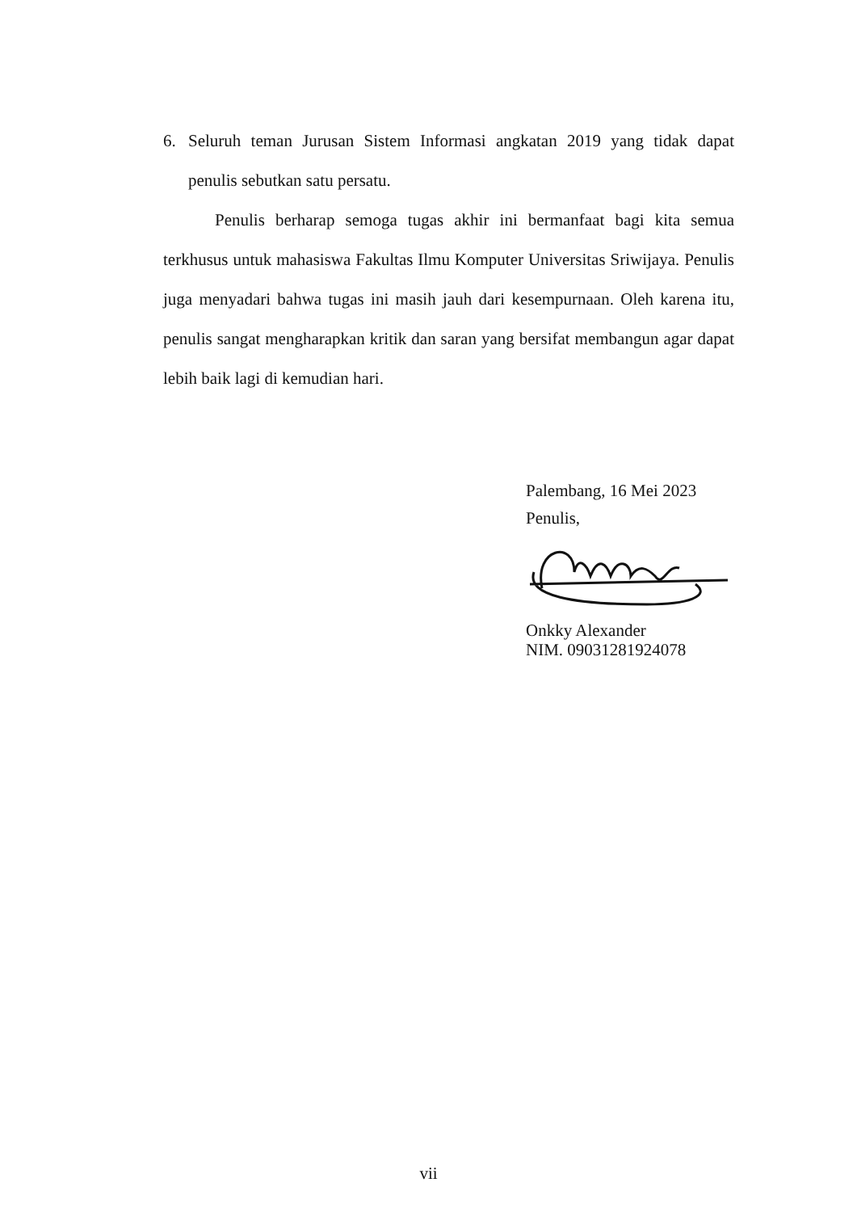6. Seluruh teman Jurusan Sistem Informasi angkatan 2019 yang tidak dapat penulis sebutkan satu persatu.
Penulis berharap semoga tugas akhir ini bermanfaat bagi kita semua terkhusus untuk mahasiswa Fakultas Ilmu Komputer Universitas Sriwijaya. Penulis juga menyadari bahwa tugas ini masih jauh dari kesempurnaan. Oleh karena itu, penulis sangat mengharapkan kritik dan saran yang bersifat membangun agar dapat lebih baik lagi di kemudian hari.
Palembang, 16 Mei 2023
Penulis,
Onkky Alexander
NIM. 09031281924078
vii